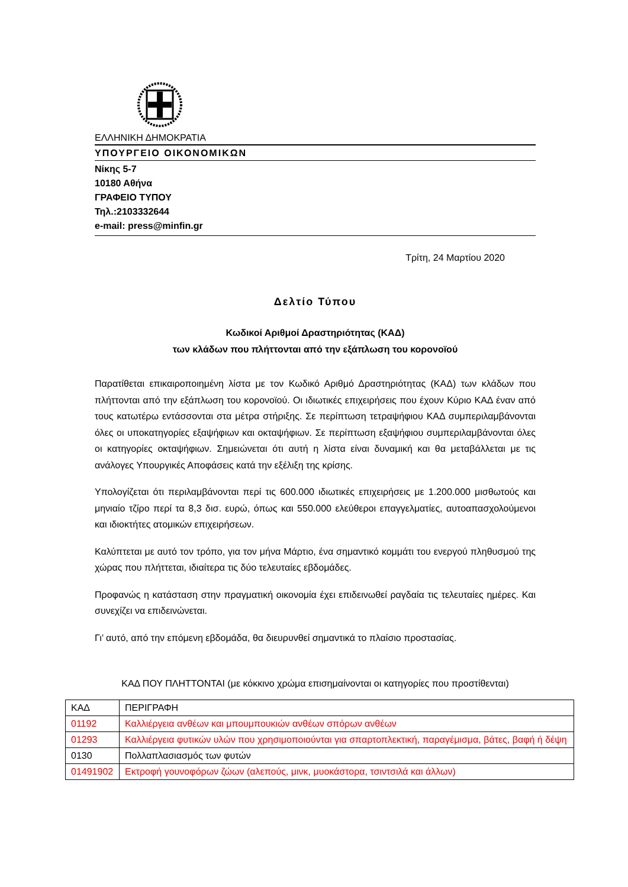ΕΛΛΗΝΙΚΗ ΔΗΜΟΚΡΑΤΙΑ
ΥΠΟΥΡΓΕΙΟ ΟΙΚΟΝΟΜΙΚΩΝ
Νίκης 5-7
10180 Αθήνα
ΓΡΑΦΕΙΟ ΤΥΠΟΥ
Τηλ.:2103332644
e-mail: press@minfin.gr
Τρίτη, 24 Μαρτίου 2020
Δελτίο Τύπου
Κωδικοί Αριθμοί Δραστηριότητας (ΚΑΔ)
των κλάδων που πλήττονται από την εξάπλωση του κορονοϊού
Παρατίθεται επικαιροποιημένη λίστα με τον Κωδικό Αριθμό Δραστηριότητας (ΚΑΔ) των κλάδων που πλήττονται από την εξάπλωση του κορονοϊού. Οι ιδιωτικές επιχειρήσεις που έχουν Κύριο ΚΑΔ έναν από τους κατωτέρω εντάσσονται στα μέτρα στήριξης. Σε περίπτωση τετραψήφιου ΚΑΔ συμπεριλαμβάνονται όλες οι υποκατηγορίες εξαψήφιων και οκταψήφιων. Σε περίπτωση εξαψήφιου συμπεριλαμβάνονται όλες οι κατηγορίες οκταψήφιων. Σημειώνεται ότι αυτή η λίστα είναι δυναμική και θα μεταβάλλεται με τις ανάλογες Υπουργικές Αποφάσεις κατά την εξέλιξη της κρίσης.
Υπολογίζεται ότι περιλαμβάνονται περί τις 600.000 ιδιωτικές επιχειρήσεις με 1.200.000 μισθωτούς και μηνιαίο τζίρο περί τα 8,3 δισ. ευρώ, όπως και 550.000 ελεύθεροι επαγγελματίες, αυτοαπασχολούμενοι και ιδιοκτήτες ατομικών επιχειρήσεων.
Καλύπτεται με αυτό τον τρόπο, για τον μήνα Μάρτιο, ένα σημαντικό κομμάτι του ενεργού πληθυσμού της χώρας που πλήττεται, ιδιαίτερα τις δύο τελευταίες εβδομάδες.
Προφανώς η κατάσταση στην πραγματική οικονομία έχει επιδεινωθεί ραγδαία τις τελευταίες ημέρες. Και συνεχίζει να επιδεινώνεται.
Γι’ αυτό, από την επόμενη εβδομάδα, θα διευρυνθεί σημαντικά το πλαίσιο προστασίας.
ΚΑΔ ΠΟΥ ΠΛΗΤΤΟΝΤΑΙ (με κόκκινο χρώμα επισημαίνονται οι κατηγορίες που προστίθενται)
| ΚΑΔ | ΠΕΡΙΓΡΑΦΗ |
| 01192 | Καλλιέργεια ανθέων και μπουμπουκιών ανθέων σπόρων ανθέων |
| 01293 | Καλλιέργεια φυτικών υλών που χρησιμοποιούνται για σπαρτοπλεκτική, παραγέμισμα, βάτες, βαφή ή δέψη |
| 0130 | Πολλαπλασιασμός των φυτών |
| 01491902 | Εκτροφή γουνοφόρων ζώων (αλεπούς, μινκ, μυοκάστορα, τσιντσιλά και άλλων) |